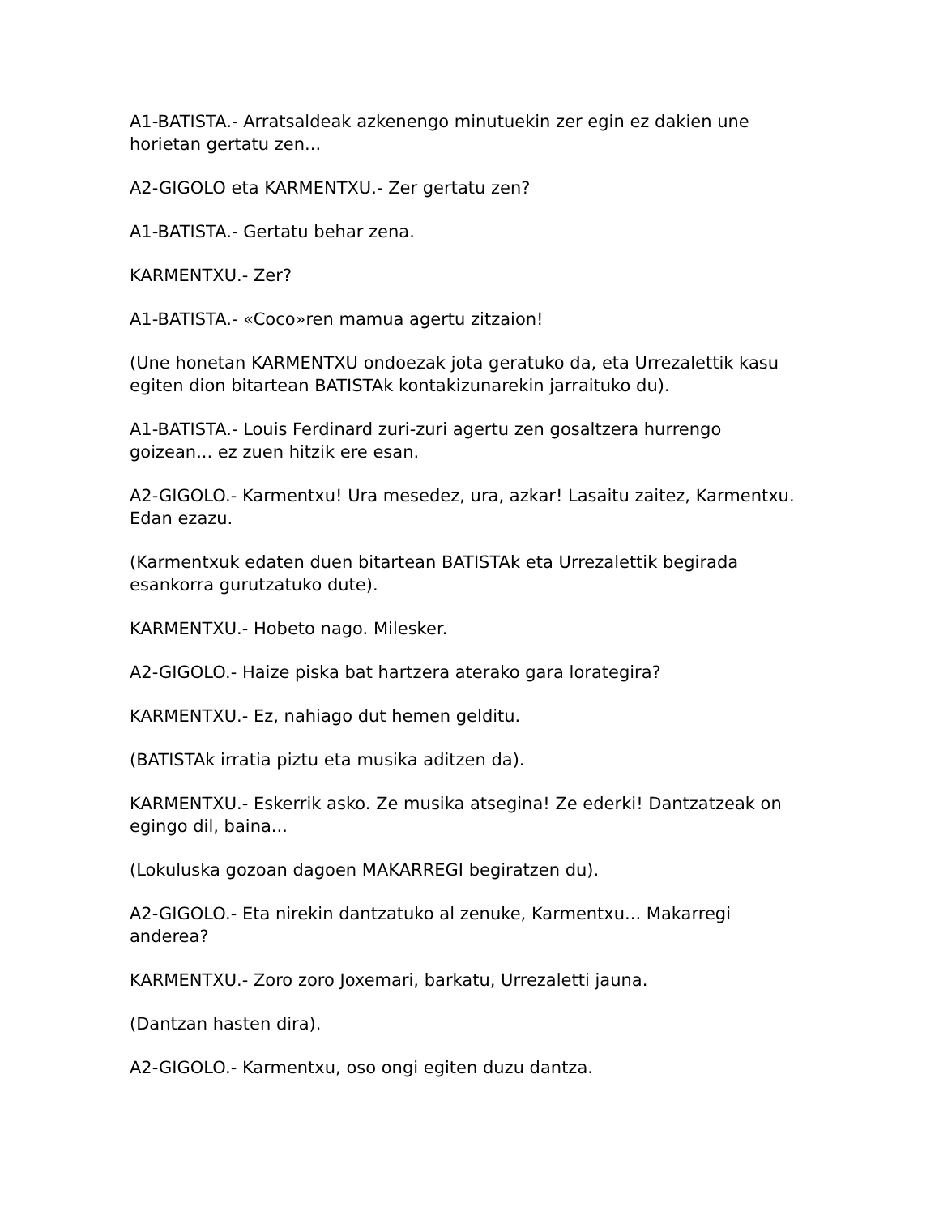A1-BATISTA.- Arratsaldeak azkenengo minutuekin zer egin ez dakien une horietan gertatu zen...
A2-GIGOLO eta KARMENTXU.- Zer gertatu zen?
A1-BATISTA.- Gertatu behar zena.
KARMENTXU.- Zer?
A1-BATISTA.- «Coco»ren mamua agertu zitzaion!
(Une honetan KARMENTXU ondoezak jota geratuko da, eta Urrezalettik kasu egiten dion bitartean BATISTAk kontakizunarekin jarraituko du).
A1-BATISTA.- Louis Ferdinard zuri-zuri agertu zen gosaltzera hurrengo goizean... ez zuen hitzik ere esan.
A2-GIGOLO.- Karmentxu! Ura mesedez, ura, azkar! Lasaitu zaitez, Karmentxu. Edan ezazu.
(Karmentxuk edaten duen bitartean BATISTAk eta Urrezalettik begirada esankorra gurutzatuko dute).
KARMENTXU.- Hobeto nago. Milesker.
A2-GIGOLO.- Haize piska bat hartzera aterako gara lorategira?
KARMENTXU.- Ez, nahiago dut hemen gelditu.
(BATISTAk irratia piztu eta musika aditzen da).
KARMENTXU.- Eskerrik asko. Ze musika atsegina! Ze ederki! Dantzatzeak on egingo dil, baina...
(Lokuluska gozoan dagoen MAKARREGI begiratzen du).
A2-GIGOLO.- Eta nirekin dantzatuko al zenuke, Karmentxu... Makarregi anderea?
KARMENTXU.- Zoro zoro Joxemari, barkatu, Urrezaletti jauna.
(Dantzan hasten dira).
A2-GIGOLO.- Karmentxu, oso ongi egiten duzu dantza.